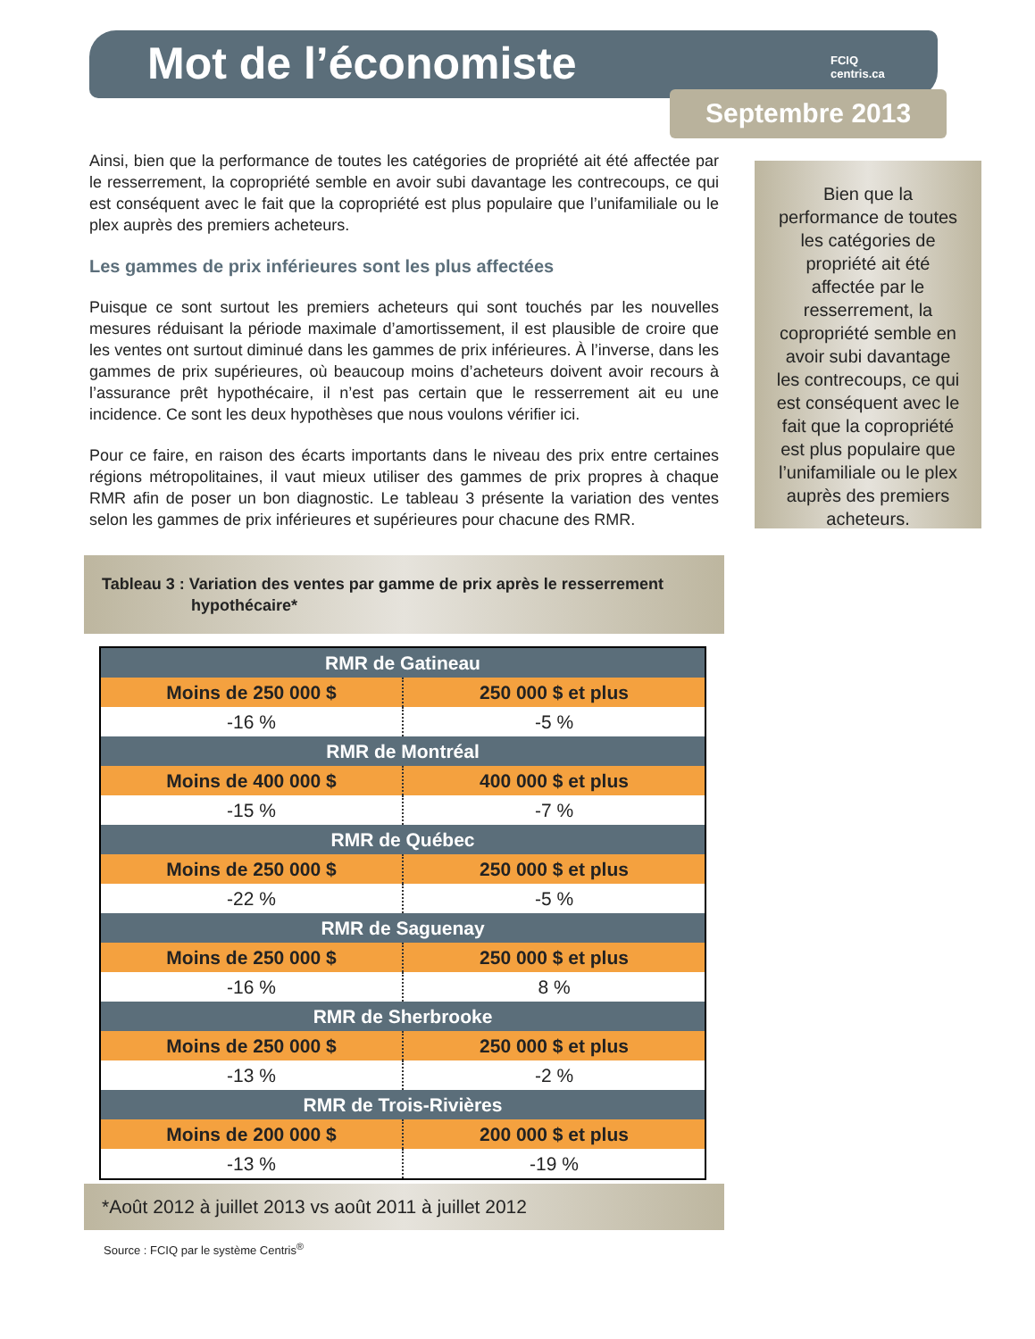Mot de l’économiste
FCIQ
centris.ca
Septembre 2013
Ainsi, bien que la performance de toutes les catégories de propriété ait été affectée par le resserrement, la copropriété semble en avoir subi davantage les contrecoups, ce qui est conséquent avec le fait que la copropriété est plus populaire que l’unifamiliale ou le plex auprès des premiers acheteurs.
Les gammes de prix inférieures sont les plus affectées
Puisque ce sont surtout les premiers acheteurs qui sont touchés par les nouvelles mesures réduisant la période maximale d’amortissement, il est plausible de croire que les ventes ont surtout diminué dans les gammes de prix inférieures. À l’inverse, dans les gammes de prix supérieures, où beaucoup moins d’acheteurs doivent avoir recours à l’assurance prêt hypothécaire, il n’est pas certain que le resserrement ait eu une incidence. Ce sont les deux hypothèses que nous voulons vérifier ici.
Pour ce faire, en raison des écarts importants dans le niveau des prix entre certaines régions métropolitaines, il vaut mieux utiliser des gammes de prix propres à chaque RMR afin de poser un bon diagnostic. Le tableau 3 présente la variation des ventes selon les gammes de prix inférieures et supérieures pour chacune des RMR.
Tableau 3 : Variation des ventes par gamme de prix après le resserrement
hypothécaire*
| RMR de Gatineau | |
| --- | --- |
| Moins de 250 000 $ | 250 000 $ et plus |
| -16 % | -5 % |
| RMR de Montréal | |
| Moins de 400 000 $ | 400 000 $ et plus |
| -15 % | -7 % |
| RMR de Québec | |
| Moins de 250 000 $ | 250 000 $ et plus |
| -22 % | -5 % |
| RMR de Saguenay | |
| Moins de 250 000 $ | 250 000 $ et plus |
| -16 % | 8 % |
| RMR de Sherbrooke | |
| Moins de 250 000 $ | 250 000 $ et plus |
| -13 % | -2 % |
| RMR de Trois-Rivières | |
| Moins de 200 000 $ | 200 000 $ et plus |
| -13 % | -19 % |
*Août 2012 à juillet 2013 vs août 2011 à juillet 2012
Source : FCIQ par le système Centris<sup>®</sup>
Bien que la performance de toutes les catégories de propriété ait été affectée par le resserrement, la copropriété semble en avoir subi davantage les contrecoups, ce qui est conséquent avec le fait que la copropriété est plus populaire que l’unifamiliale ou le plex auprès des premiers acheteurs.